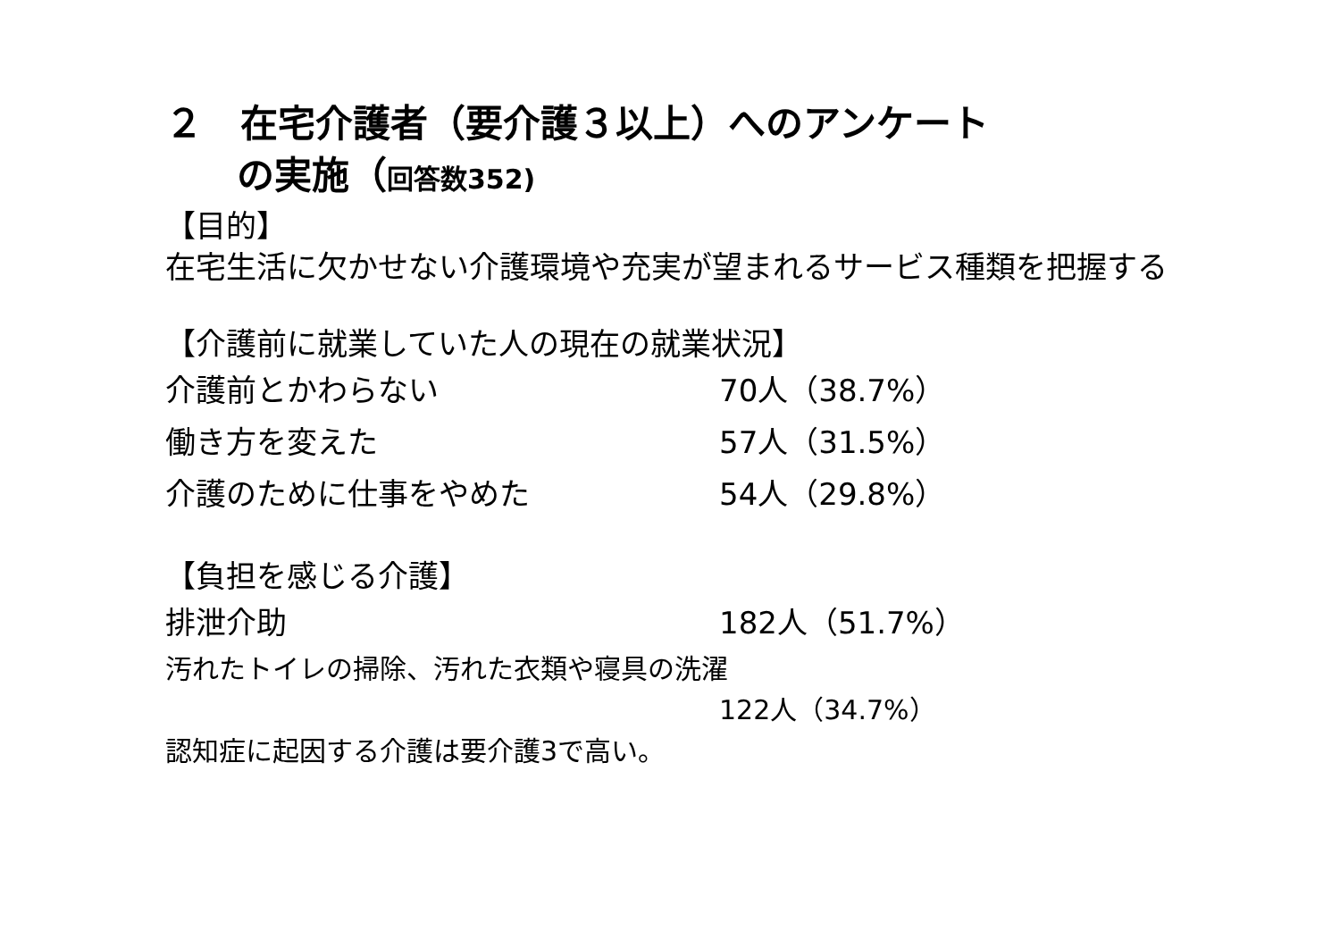２　在宅介護者（要介護３以上）へのアンケート
の実施（回答数352)
【目的】
在宅生活に欠かせない介護環境や充実が望まれるサービス種類を把握する
【介護前に就業していた人の現在の就業状況】
介護前とかわらない 70人（38.7%）
働き方を変えた 57人（31.5%）
介護のために仕事をやめた 54人（29.8%）
【負担を感じる介護】
排泄介助 182人（51.7%）
汚れたトイレの掃除、汚れた衣類や寝具の洗濯
122人（34.7%）
認知症に起因する介護は要介護3で高い。